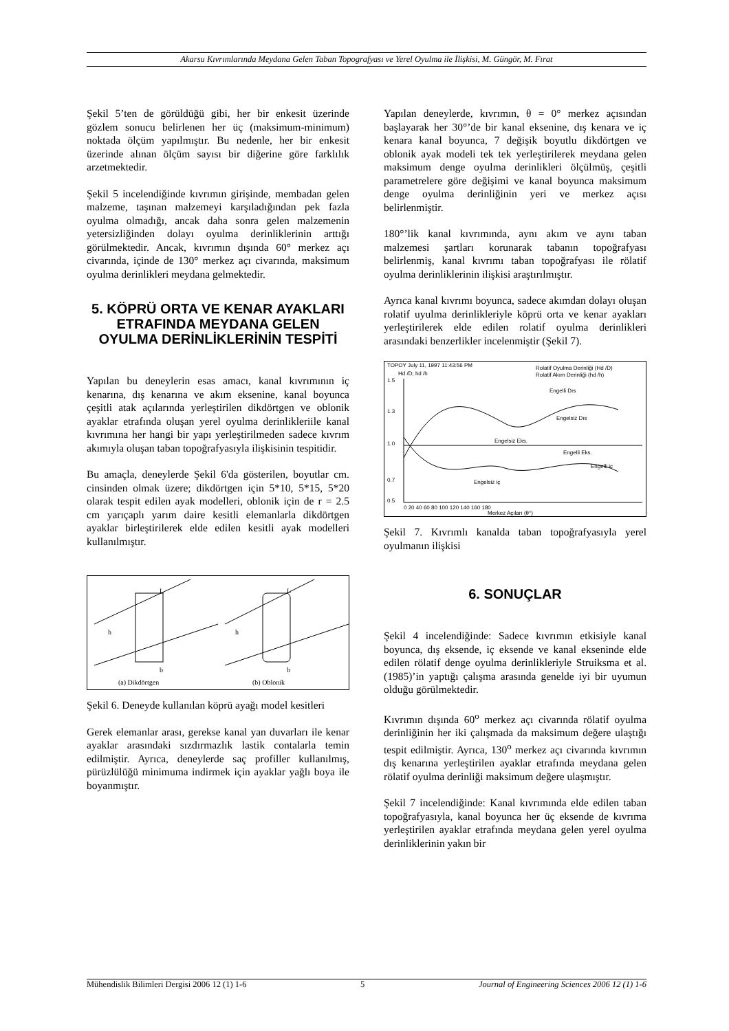Akarsu Kıvrımlarında Meydana Gelen Taban Topografyası ve Yerel Oyulma ile İlişkisi, M. Güngör, M. Fırat
Şekil 5’ten de görüldüğü gibi, her bir enkesit üzerinde gözlem sonucu belirlenen her üç (maksimum-minimum) noktada ölçüm yapılmıştır. Bu nedenle, her bir enkesit üzerinde alınan ölçüm sayısı bir diğerine göre farklılık arzetmektedir.
Şekil 5 incelendiğinde kıvrımın girişinde, membadan gelen malzeme, taşınan malzemeyi karşıladığından pek fazla oyulma olmadığı, ancak daha sonra gelen malzemenin yetersizliğinden dolayı oyulma derinliklerinin arttığı görülmektedir. Ancak, kıvrımın dışında 60° merkez açı civarında, içinde de 130° merkez açı civarında, maksimum oyulma derinlikleri meydana gelmektedir.
5. KÖPRÜ ORTA VE KENAR AYAKLARI ETRAFINDA MEYDANA GELEN OYULMA DERİNLİKLERİNİN TESPİTİ
Yapılan bu deneylerin esas amacı, kanal kıvrımının iç kenarına, dış kenarına ve akım eksenine, kanal boyunca çeşitli atak açılarında yerleştirilen dikdörtgen ve oblonik ayaklar etrafında oluşan yerel oyulma derinlikleriile kanal kıvrımına her hangi bir yapı yerleştirilmeden sadece kıvrım akımıyla oluşan taban topoğrafyasıyla ilişkisinin tespitidir.
Bu amaçla, deneylerde Şekil 6'da gösterilen, boyutlar cm. cinsinden olmak üzere; dikdörtgen için 5*10, 5*15, 5*20 olarak tespit edilen ayak modelleri, oblonik için de r = 2.5 cm yarıçaplı yarım daire kesitli elemanlarla dikdörtgen ayaklar birleştirilerek elde edilen kesitli ayak modelleri kullanılmıştır.
h
L
b
h
L
b
(a) Dikdörtgen
(b) Oblonik
Şekil 6. Deneyde kullanılan köprü ayağı model kesitleri
Gerek elemanlar arası, gerekse kanal yan duvarları ile kenar ayaklar arasındaki sızdırmazlık lastik contalarla temin edilmiştir. Ayrıca, deneylerde saç profiller kullanılmış, pürüzlülüğü minimuma indirmek için ayaklar yağlı boya ile boyanmıştır.
Yapılan deneylerde, kıvrımın, θ = 0° merkez açısından başlayarak her 30°’de bir kanal eksenine, dış kenara ve iç kenara kanal boyunca, 7 değişik boyutlu dikdörtgen ve oblonik ayak modeli tek tek yerleştirilerek meydana gelen maksimum denge oyulma derinlikleri ölçülmüş, çeşitli parametrelere göre değişimi ve kanal boyunca maksimum denge oyulma derinliğinin yeri ve merkez açısı belirlenmiştir.
180°’lik kanal kıvrımında, aynı akım ve aynı taban malzemesi şartları korunarak tabanın topoğrafyası belirlenmiş, kanal kıvrımı taban topoğrafyası ile rölatif oyulma derinliklerinin ilişkisi araştırılmıştır.
Ayrıca kanal kıvrımı boyunca, sadece akımdan dolayı oluşan rolatif uyulma derinlikleriyle köprü orta ve kenar ayakları yerleştirilerek elde edilen rolatif oyulma derinlikleri arasındaki benzerlikler incelenmiştir (Şekil 7).
TOPOY July 11, 1997 11:43:56 PM
Rolatif Oyulma Derinliği (Hd /D)
Rolatif Akım Derinliği (hd /h)
Hd /D; hd /h
1.5
1.3
1.0
0.7
0.5
Engelli Dıs
Engelsiz Dıs
Engelsiz Eks.
Engelli Eks.
Engelli ic
Engelsiz iç
0 20 40 60 80 100 120 140 160 180
Merkez Açıları (θ°)
Şekil 7. Kıvrımlı kanalda taban topoğrafyasıyla yerel oyulmanın ilişkisi
6. SONUÇLAR
Şekil 4 incelendiğinde: Sadece kıvrımın etkisiyle kanal boyunca, dış eksende, iç eksende ve kanal ekseninde elde edilen rölatif denge oyulma derinlikleriyle Struiksma et al. (1985)’in yaptığı çalışma arasında genelde iyi bir uyumun olduğu görülmektedir.
Kıvrımın dışında 60<sup>o</sup> merkez açı civarında rölatif oyulma derinliğinin her iki çalışmada da maksimum değere ulaştığı tespit edilmiştir. Ayrıca, 130<sup>o</sup> merkez açı civarında kıvrımın dış kenarına yerleştirilen ayaklar etrafında meydana gelen rölatif oyulma derinliği maksimum değere ulaşmıştır.
Şekil 7 incelendiğinde: Kanal kıvrımında elde edilen taban topoğrafyasıyla, kanal boyunca her üç eksende de kıvrıma yerleştirilen ayaklar etrafında meydana gelen yerel oyulma derinliklerinin yakın bir
Mühendislik Bilimleri Dergisi 2006 12 (1) 1-6 5 Journal of Engineering Sciences 2006 12 (1) 1-6